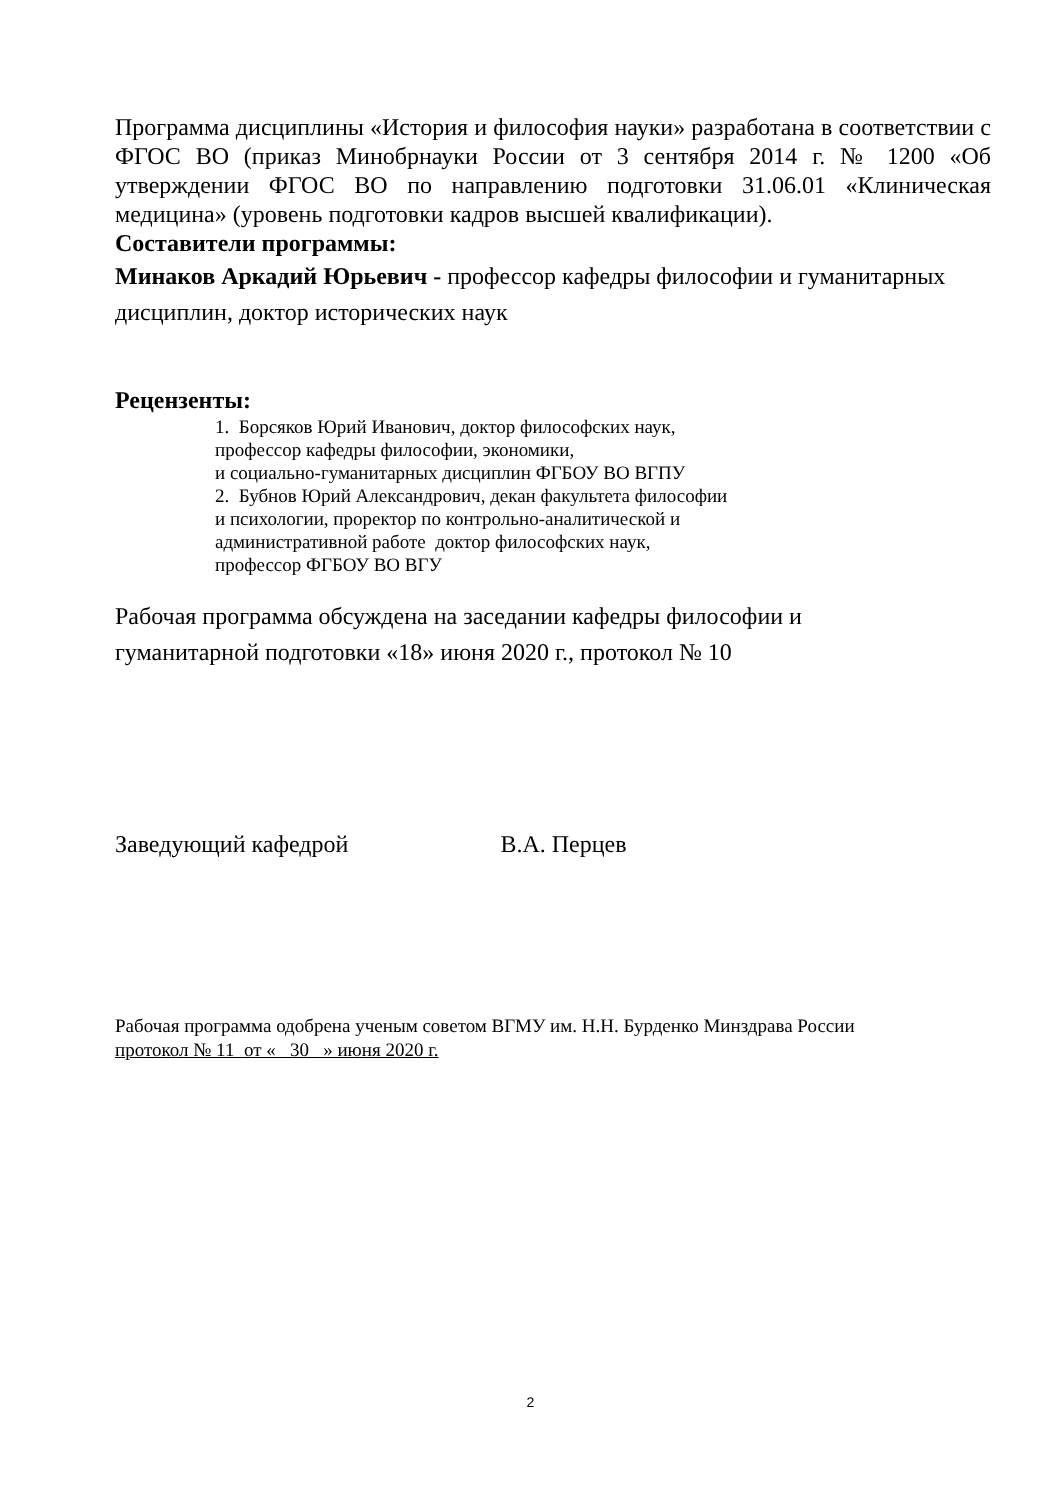Программа дисциплины «История и философия науки» разработана в соответствии с ФГОС ВО (приказ Минобрнауки России от 3 сентября 2014 г. № 1200 «Об утверждении ФГОС ВО по направлению подготовки 31.06.01 «Клиническая медицина» (уровень подготовки кадров высшей квалификации).
Составители программы:
Минаков Аркадий Юрьевич - профессор кафедры философии и гуманитарных дисциплин, доктор исторических наук
Рецензенты:
1. Борсяков Юрий Иванович, доктор философских наук,
профессор кафедры философии, экономики,
и социально-гуманитарных дисциплин ФГБОУ ВО ВГПУ
2. Бубнов Юрий Александрович, декан факультета философии
и психологии, проректор по контрольно-аналитической и
административной работе доктор философских наук,
профессор ФГБОУ ВО ВГУ
Рабочая программа обсуждена на заседании кафедры философии и
гуманитарной подготовки «18» июня 2020 г., протокол № 10
Заведующий кафедрой В.А. Перцев
Рабочая программа одобрена ученым советом ВГМУ им. Н.Н. Бурденко Минздрава России
протокол № 11 от « 30 » июня 2020 г.
2